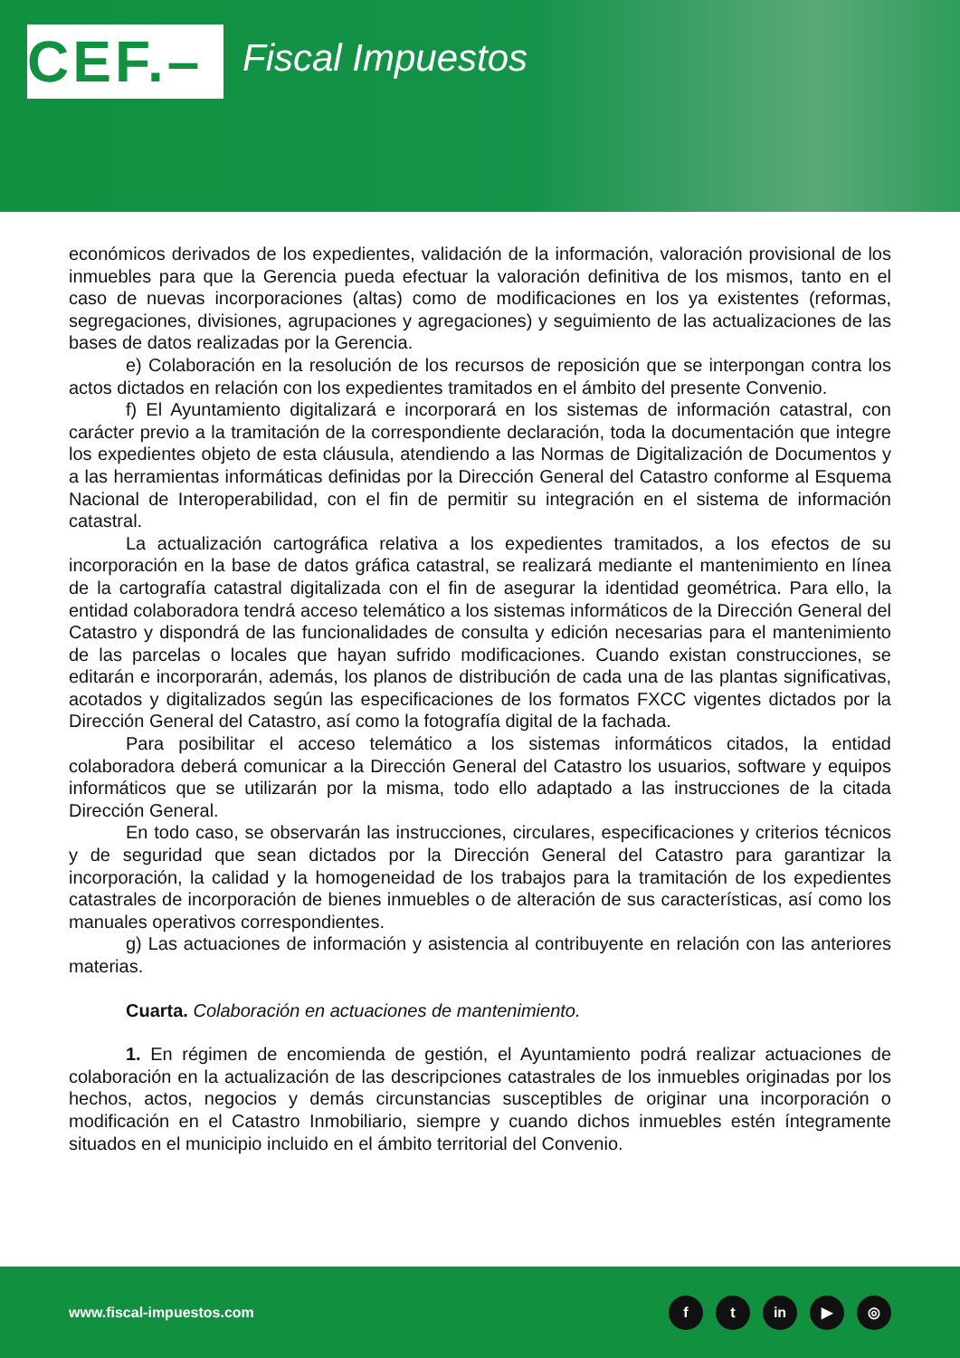CEF.– Fiscal Impuestos
económicos derivados de los expedientes, validación de la información, valoración provisional de los inmuebles para que la Gerencia pueda efectuar la valoración definitiva de los mismos, tanto en el caso de nuevas incorporaciones (altas) como de modificaciones en los ya existentes (reformas, segregaciones, divisiones, agrupaciones y agregaciones) y seguimiento de las actualizaciones de las bases de datos realizadas por la Gerencia.
e) Colaboración en la resolución de los recursos de reposición que se interpongan contra los actos dictados en relación con los expedientes tramitados en el ámbito del presente Convenio.
f) El Ayuntamiento digitalizará e incorporará en los sistemas de información catastral, con carácter previo a la tramitación de la correspondiente declaración, toda la documentación que integre los expedientes objeto de esta cláusula, atendiendo a las Normas de Digitalización de Documentos y a las herramientas informáticas definidas por la Dirección General del Catastro conforme al Esquema Nacional de Interoperabilidad, con el fin de permitir su integración en el sistema de información catastral.
La actualización cartográfica relativa a los expedientes tramitados, a los efectos de su incorporación en la base de datos gráfica catastral, se realizará mediante el mantenimiento en línea de la cartografía catastral digitalizada con el fin de asegurar la identidad geométrica. Para ello, la entidad colaboradora tendrá acceso telemático a los sistemas informáticos de la Dirección General del Catastro y dispondrá de las funcionalidades de consulta y edición necesarias para el mantenimiento de las parcelas o locales que hayan sufrido modificaciones. Cuando existan construcciones, se editarán e incorporarán, además, los planos de distribución de cada una de las plantas significativas, acotados y digitalizados según las especificaciones de los formatos FXCC vigentes dictados por la Dirección General del Catastro, así como la fotografía digital de la fachada.
Para posibilitar el acceso telemático a los sistemas informáticos citados, la entidad colaboradora deberá comunicar a la Dirección General del Catastro los usuarios, software y equipos informáticos que se utilizarán por la misma, todo ello adaptado a las instrucciones de la citada Dirección General.
En todo caso, se observarán las instrucciones, circulares, especificaciones y criterios técnicos y de seguridad que sean dictados por la Dirección General del Catastro para garantizar la incorporación, la calidad y la homogeneidad de los trabajos para la tramitación de los expedientes catastrales de incorporación de bienes inmuebles o de alteración de sus características, así como los manuales operativos correspondientes.
g) Las actuaciones de información y asistencia al contribuyente en relación con las anteriores materias.
Cuarta. Colaboración en actuaciones de mantenimiento.
1. En régimen de encomienda de gestión, el Ayuntamiento podrá realizar actuaciones de colaboración en la actualización de las descripciones catastrales de los inmuebles originadas por los hechos, actos, negocios y demás circunstancias susceptibles de originar una incorporación o modificación en el Catastro Inmobiliario, siempre y cuando dichos inmuebles estén íntegramente situados en el municipio incluido en el ámbito territorial del Convenio.
www.fiscal-impuestos.com
ft in ▶ ◎